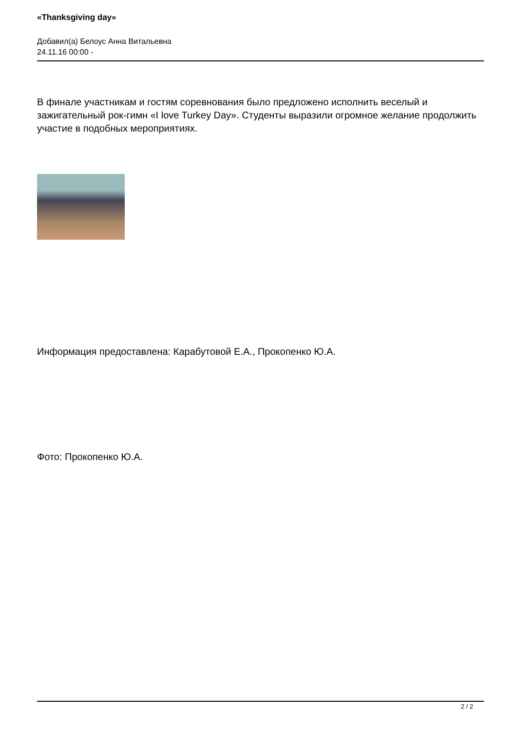«Thanksgiving day»
Добавил(а) Белоус Анна Витальевна
24.11.16 00:00 -
В финале участникам и гостям соревнования было предложено исполнить веселый и зажигательный рок-гимн «I love Turkey Day». Студенты выразили огромное желание продолжить участие в подобных мероприятиях.
Информация предоставлена: Карабутовой Е.А., Прокопенко Ю.А.
Фото: Прокопенко Ю.А.
2 / 2